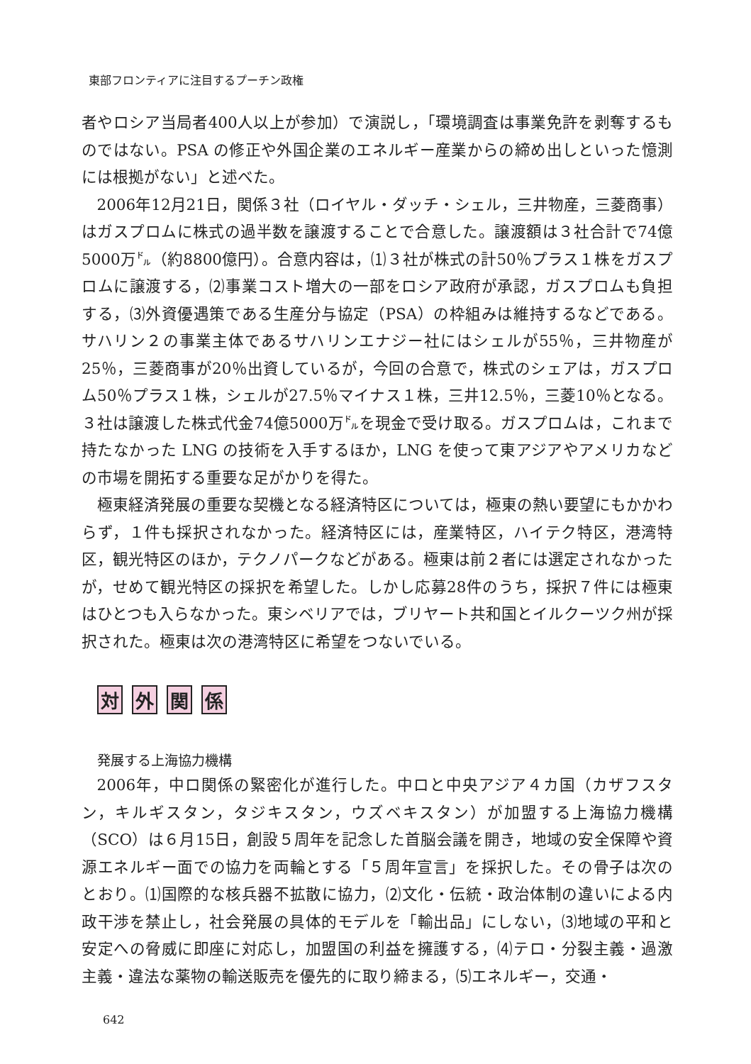東部フロンティアに注目するプーチン政権
者やロシア当局者400人以上が参加）で演説し，「環境調査は事業免許を剥奪するものではない。PSA の修正や外国企業のエネルギー産業からの締め出しといった憶測には根拠がない」と述べた。
2006年12月21日，関係３社（ロイヤル・ダッチ・シェル，三井物産，三菱商事）はガスプロムに株式の過半数を譲渡することで合意した。譲渡額は３社合計で74億5000万㌦（約8800億円）。合意内容は，⑴３社が株式の計50％プラス１株をガスプロムに譲渡する，⑵事業コスト増大の一部をロシア政府が承認，ガスプロムも負担する，⑶外資優遇策である生産分与協定（PSA）の枠組みは維持するなどである。サハリン２の事業主体であるサハリンエナジー社にはシェルが55％，三井物産が25％，三菱商事が20％出資しているが，今回の合意で，株式のシェアは，ガスプロム50％プラス１株，シェルが27.5％マイナス１株，三井12.5％，三菱10％となる。３社は譲渡した株式代金74億5000万㌦を現金で受け取る。ガスプロムは，これまで持たなかった LNG の技術を入手するほか，LNG を使って東アジアやアメリカなどの市場を開拓する重要な足がかりを得た。
極東経済発展の重要な契機となる経済特区については，極東の熱い要望にもかかわらず，１件も採択されなかった。経済特区には，産業特区，ハイテク特区，港湾特区，観光特区のほか，テクノパークなどがある。極東は前２者には選定されなかったが，せめて観光特区の採択を希望した。しかし応募28件のうち，採択７件には極東はひとつも入らなかった。東シベリアでは，ブリヤート共和国とイルクーツク州が採択された。極東は次の港湾特区に希望をつないでいる。
対 外 関 係
発展する上海協力機構
2006年，中ロ関係の緊密化が進行した。中ロと中央アジア４カ国（カザフスタン，キルギスタン，タジキスタン，ウズベキスタン）が加盟する上海協力機構（SCO）は６月15日，創設５周年を記念した首脳会議を開き，地域の安全保障や資源エネルギー面での協力を両輪とする「５周年宣言」を採択した。その骨子は次のとおり。⑴国際的な核兵器不拡散に協力，⑵文化・伝統・政治体制の違いによる内政干渉を禁止し，社会発展の具体的モデルを「輸出品」にしない，⑶地域の平和と安定への脅威に即座に対応し，加盟国の利益を擁護する，⑷テロ・分裂主義・過激主義・違法な薬物の輸送販売を優先的に取り締まる，⑸エネルギー，交通・
642